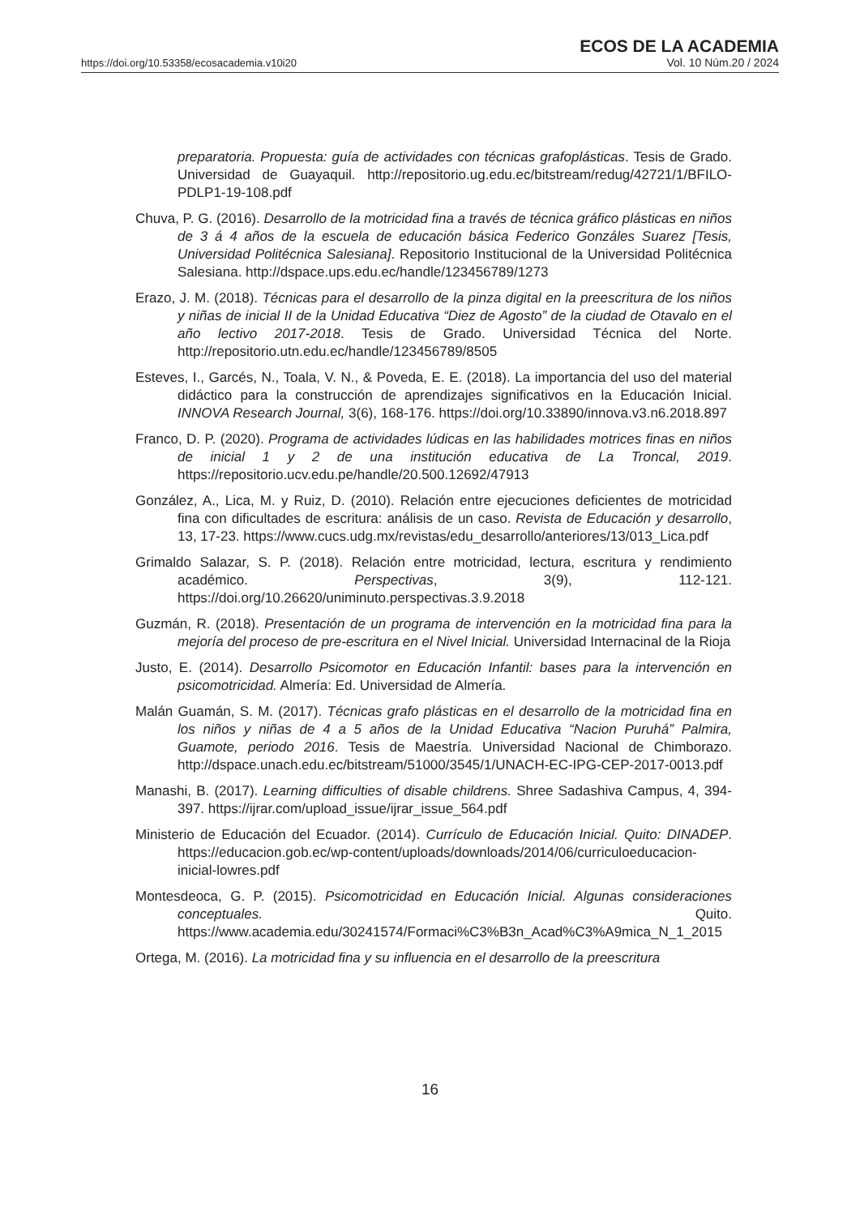https://doi.org/10.53358/ecosacademia.v10i20
ECOS DE LA ACADEMIA
Vol. 10 Núm.20 / 2024
preparatoria. Propuesta: guía de actividades con técnicas grafoplásticas. Tesis de Grado. Universidad de Guayaquil. http://repositorio.ug.edu.ec/bitstream/redug/42721/1/BFILO-PDLP1-19-108.pdf
Chuva, P. G. (2016). Desarrollo de la motricidad fina a través de técnica gráfico plásticas en niños de 3 á 4 años de la escuela de educación básica Federico Gonzáles Suarez [Tesis, Universidad Politécnica Salesiana]. Repositorio Institucional de la Universidad Politécnica Salesiana. http://dspace.ups.edu.ec/handle/123456789/1273
Erazo, J. M. (2018). Técnicas para el desarrollo de la pinza digital en la preescritura de los niños y niñas de inicial II de la Unidad Educativa “Diez de Agosto” de la ciudad de Otavalo en el año lectivo 2017-2018. Tesis de Grado. Universidad Técnica del Norte. http://repositorio.utn.edu.ec/handle/123456789/8505
Esteves, I., Garcés, N., Toala, V. N., & Poveda, E. E. (2018). La importancia del uso del material didáctico para la construcción de aprendizajes significativos en la Educación Inicial. INNOVA Research Journal, 3(6), 168-176. https://doi.org/10.33890/innova.v3.n6.2018.897
Franco, D. P. (2020). Programa de actividades lúdicas en las habilidades motrices finas en niños de inicial 1 y 2 de una institución educativa de La Troncal, 2019. https://repositorio.ucv.edu.pe/handle/20.500.12692/47913
González, A., Lica, M. y Ruiz, D. (2010). Relación entre ejecuciones deficientes de motricidad fina con dificultades de escritura: análisis de un caso. Revista de Educación y desarrollo, 13, 17-23. https://www.cucs.udg.mx/revistas/edu_desarrollo/anteriores/13/013_Lica.pdf
Grimaldo Salazar, S. P. (2018). Relación entre motricidad, lectura, escritura y rendimiento académico. Perspectivas, 3(9), 112-121. https://doi.org/10.26620/uniminuto.perspectivas.3.9.2018
Guzmán, R. (2018). Presentación de un programa de intervención en la motricidad fina para la mejoría del proceso de pre-escritura en el Nivel Inicial. Universidad Internacinal de la Rioja
Justo, E. (2014). Desarrollo Psicomotor en Educación Infantil: bases para la intervención en psicomotricidad. Almería: Ed. Universidad de Almería.
Malán Guamán, S. M. (2017). Técnicas grafo plásticas en el desarrollo de la motricidad fina en los niños y niñas de 4 a 5 años de la Unidad Educativa “Nacion Puruhá” Palmira, Guamote, periodo 2016. Tesis de Maestría. Universidad Nacional de Chimborazo. http://dspace.unach.edu.ec/bitstream/51000/3545/1/UNACH-EC-IPG-CEP-2017-0013.pdf
Manashi, B. (2017). Learning difficulties of disable childrens. Shree Sadashiva Campus, 4, 394-397. https://ijrar.com/upload_issue/ijrar_issue_564.pdf
Ministerio de Educación del Ecuador. (2014). Currículo de Educación Inicial. Quito: DINADEP. https://educacion.gob.ec/wp-content/uploads/downloads/2014/06/curriculoeducacion-inicial-lowres.pdf
Montesdeoca, G. P. (2015). Psicomotricidad en Educación Inicial. Algunas consideraciones conceptuales. Quito. https://www.academia.edu/30241574/Formaci%C3%B3n_Acad%C3%A9mica_N_1_2015
Ortega, M. (2016). La motricidad fina y su influencia en el desarrollo de la preescritura
16